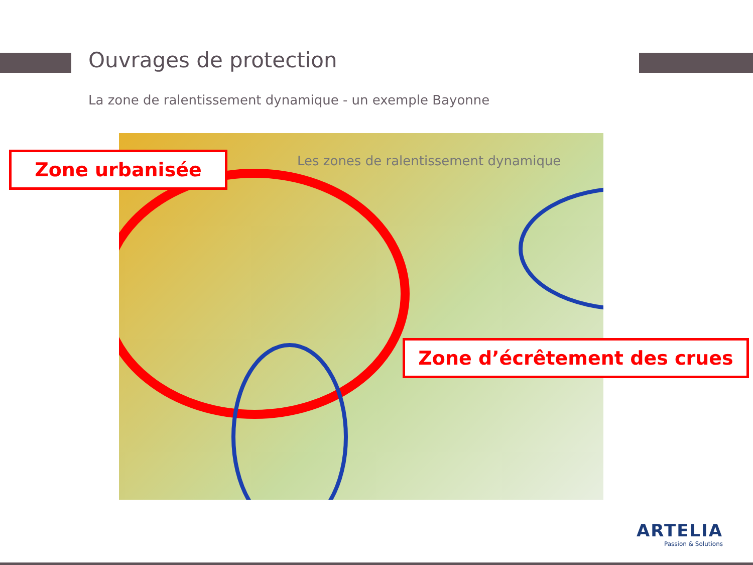Ouvrages de protection
La zone de ralentissement dynamique - un exemple Bayonne
Les zones de ralentissement dynamique
Zone urbanisée
Zone d’écrêtement des crues
ARTELIA
Passion & Solutions